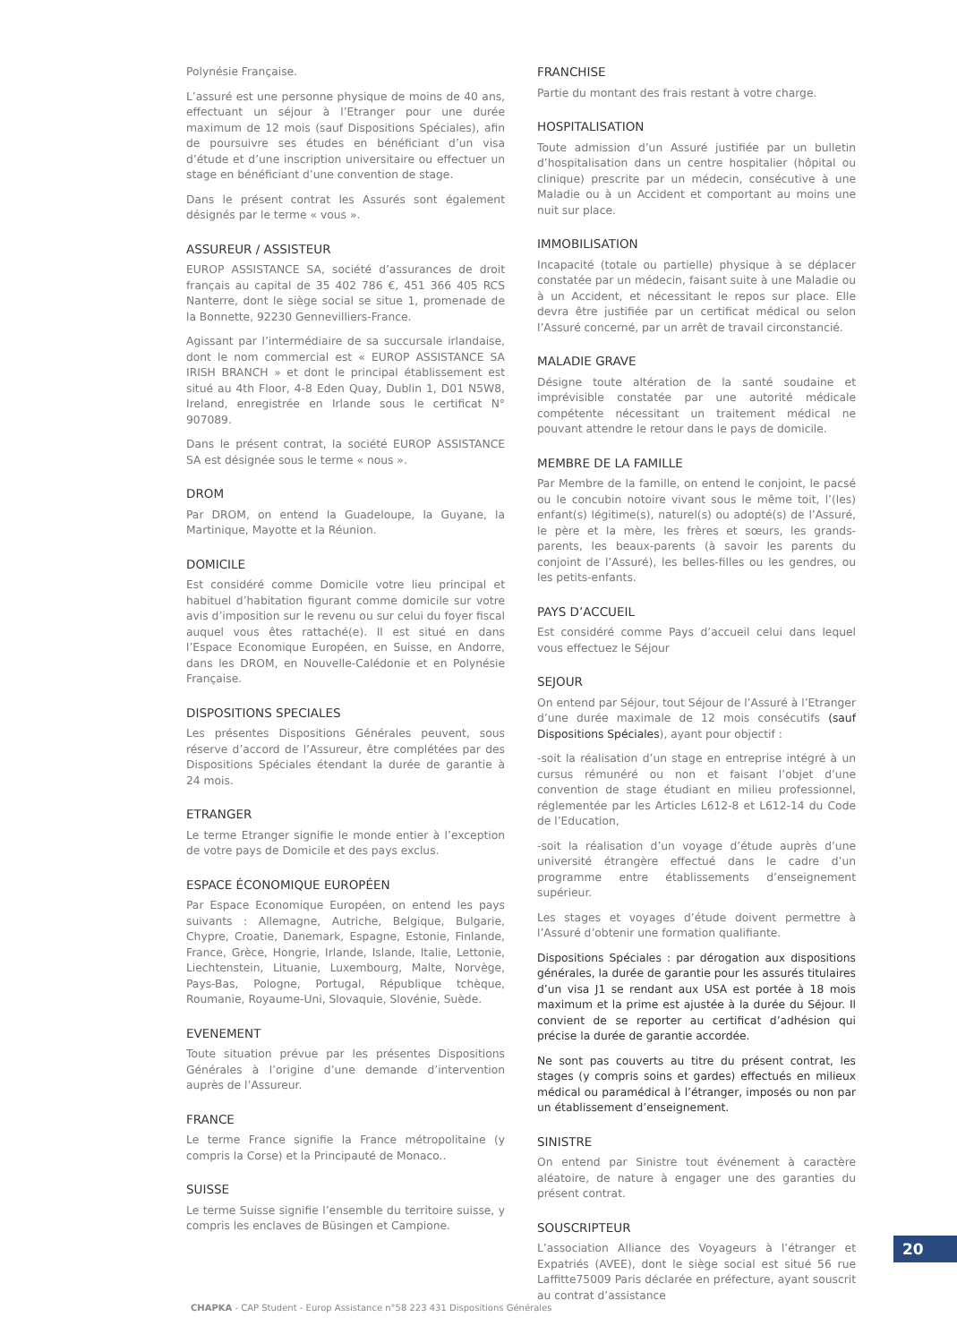Polynésie Française.
L’assuré est une personne physique de moins de 40 ans, effectuant un séjour à l’Etranger pour une durée maximum de 12 mois (sauf Dispositions Spéciales), afin de poursuivre ses études en bénéficiant d’un visa d’étude et d’une inscription universitaire ou effectuer un stage en bénéficiant d’une convention de stage.
Dans le présent contrat les Assurés sont également désignés par le terme « vous ».
ASSUREUR / ASSISTEUR
EUROP ASSISTANCE SA, société d’assurances de droit français au capital de 35 402 786 €, 451 366 405 RCS Nanterre, dont le siège social se situe 1, promenade de la Bonnette, 92230 Gennevilliers-France.
Agissant par l’intermédiaire de sa succursale irlandaise, dont le nom commercial est « EUROP ASSISTANCE SA IRISH BRANCH » et dont le principal établissement est situé au 4th Floor, 4-8 Eden Quay, Dublin 1, D01 N5W8, Ireland, enregistrée en Irlande sous le certificat N° 907089.
Dans le présent contrat, la société EUROP ASSISTANCE SA est désignée sous le terme « nous ».
DROM
Par DROM, on entend la Guadeloupe, la Guyane, la Martinique, Mayotte et la Réunion.
DOMICILE
Est considéré comme Domicile votre lieu principal et habituel d’habitation figurant comme domicile sur votre avis d’imposition sur le revenu ou sur celui du foyer fiscal auquel vous êtes rattaché(e). Il est situé en dans l’Espace Economique Européen, en Suisse, en Andorre, dans les DROM, en Nouvelle-Calédonie et en Polynésie Française.
DISPOSITIONS SPECIALES
Les présentes Dispositions Générales peuvent, sous réserve d’accord de l’Assureur, être complétées par des Dispositions Spéciales étendant la durée de garantie à 24 mois.
ETRANGER
Le terme Etranger signifie le monde entier à l’exception de votre pays de Domicile et des pays exclus.
ESPACE ÉCONOMIQUE EUROPÉEN
Par Espace Economique Européen, on entend les pays suivants : Allemagne, Autriche, Belgique, Bulgarie, Chypre, Croatie, Danemark, Espagne, Estonie, Finlande, France, Grèce, Hongrie, Irlande, Islande, Italie, Lettonie, Liechtenstein, Lituanie, Luxembourg, Malte, Norvège, Pays-Bas, Pologne, Portugal, République tchèque, Roumanie, Royaume-Uni, Slovaquie, Slovénie, Suède.
EVENEMENT
Toute situation prévue par les présentes Dispositions Générales à l’origine d’une demande d’intervention auprès de l’Assureur.
FRANCE
Le terme France signifie la France métropolitaine (y compris la Corse) et la Principauté de Monaco..
SUISSE
Le terme Suisse signifie l’ensemble du territoire suisse, y compris les enclaves de Büsingen et Campione.
FRANCHISE
Partie du montant des frais restant à votre charge.
HOSPITALISATION
Toute admission d’un Assuré justifiée par un bulletin d’hospitalisation dans un centre hospitalier (hôpital ou clinique) prescrite par un médecin, consécutive à une Maladie ou à un Accident et comportant au moins une nuit sur place.
IMMOBILISATION
Incapacité (totale ou partielle) physique à se déplacer constatée par un médecin, faisant suite à une Maladie ou à un Accident, et nécessitant le repos sur place. Elle devra être justifiée par un certificat médical ou selon l’Assuré concerné, par un arrêt de travail circonstancié.
MALADIE GRAVE
Désigne toute altération de la santé soudaine et imprévisible constatée par une autorité médicale compétente nécessitant un traitement médical ne pouvant attendre le retour dans le pays de domicile.
MEMBRE DE LA FAMILLE
Par Membre de la famille, on entend le conjoint, le pacsé ou le concubin notoire vivant sous le même toit, l’(les) enfant(s) légitime(s), naturel(s) ou adopté(s) de l’Assuré, le père et la mère, les frères et sœurs, les grands-parents, les beaux-parents (à savoir les parents du conjoint de l’Assuré), les belles-filles ou les gendres, ou les petits-enfants.
PAYS D’ACCUEIL
Est considéré comme Pays d’accueil celui dans lequel vous effectuez le Séjour
SEJOUR
On entend par Séjour, tout Séjour de l’Assuré à l’Etranger d’une durée maximale de 12 mois consécutifs (sauf Dispositions Spéciales), ayant pour objectif :
-soit la réalisation d’un stage en entreprise intégré à un cursus rémunéré ou non et faisant l’objet d’une convention de stage étudiant en milieu professionnel, réglementée par les Articles L612-8 et L612-14 du Code de l’Education,
-soit la réalisation d’un voyage d’étude auprès d’une université étrangère effectué dans le cadre d’un programme entre établissements d’enseignement supérieur.
Les stages et voyages d’étude doivent permettre à l’Assuré d’obtenir une formation qualifiante.
Dispositions Spéciales : par dérogation aux dispositions générales, la durée de garantie pour les assurés titulaires d’un visa J1 se rendant aux USA est portée à 18 mois maximum et la prime est ajustée à la durée du Séjour. Il convient de se reporter au certificat d’adhésion qui précise la durée de garantie accordée.
Ne sont pas couverts au titre du présent contrat, les stages (y compris soins et gardes) effectués en milieux médical ou paramédical à l’étranger, imposés ou non par un établissement d’enseignement.
SINISTRE
On entend par Sinistre tout événement à caractère aléatoire, de nature à engager une des garanties du présent contrat.
SOUSCRIPTEUR
L’association Alliance des Voyageurs à l’étranger et Expatriés (AVEE), dont le siège social est situé 56 rue Laffitte75009 Paris déclarée en préfecture, ayant souscrit au contrat d’assistance
20
CHAPKA - CAP Student - Europ Assistance n°58 223 431 Dispositions Générales